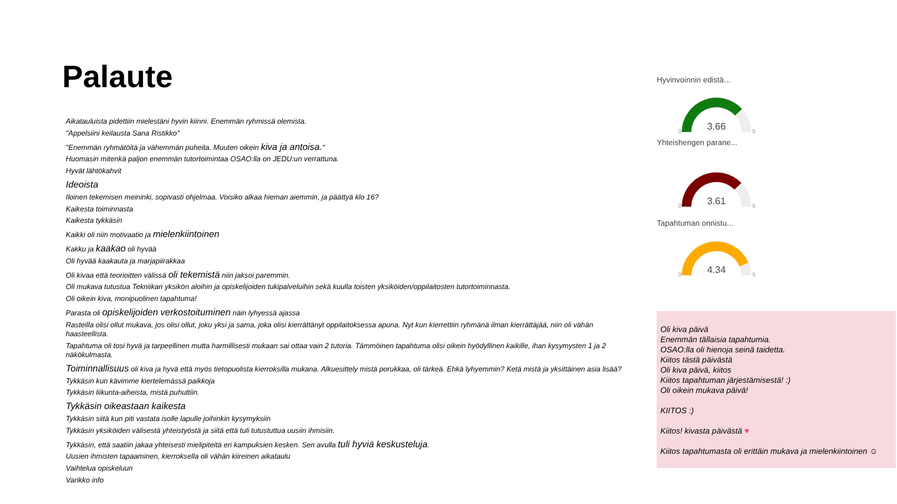Palaute
Aikatauluista pidettiin mielestäni hyvin kiinni. Enemmän ryhmissä olemista.
"Appelsiini keilausta Sana Ristikko"
"Enemmän ryhmätöitä ja vähemmän puheita. Muuten oikein kiva ja antoisa."
Huomasin mitenkä paljon enemmän tutortoimintaa OSAO:lla on JEDU:un verrattuna.
Hyvät lähtökahvit
Ideoista
Iloinen tekemisen meininki, sopivasti ohjelmaa. Voisiko alkaa hieman aiemmin, ja päättyä klo 16?
Kaikesta toiminnasta
Kaikesta tykkäsin
Kaikki oli niin motivaatio ja mielenkiintoinen
Kakku ja kaakao oli hyvää
Oli hyvää kaakauta ja marjapiirakkaa
Oli kivaa että teorioitten välissä oli tekemistä niin jaksoi paremmin.
Oli mukava tutustua Tekniikan yksikön aloihin ja opiskelijoiden tukipalveluihin sekä kuulla toisten yksiköiden/oppilaitosten tutortoiminnasta.
Oli oikein kiva, monipuolinen tapahtuma!
Parasta oli opiskelijoiden verkostoituminen näin lyhyessä ajassa
Rasteilla olisi ollut mukava, jos olisi ollut, joku yksi ja sama, joka olisi kierrättänyt oppilaitoksessa apuna. Nyt kun kierrettiin ryhmänä ilman kierrättäjää, niin oli vähän haasteellista.
Tapahtuma oli tosi hyvä ja tarpeellinen mutta harmillisesti mukaan sai ottaa vain 2 tutoria. Tämmöinen tapahtuma olisi oikein hyödyllinen kaikille, ihan kysymysten 1 ja 2 näkökulmasta.
Toiminnallisuus oli kiva ja hyvä että myös tietopuolista kierroksilla mukana. Alkuesittely mistä porukkaa, oli tärkeä. Ehkä lyhyemmin? Ketä mistä ja yksittäinen asia lisää?
Tykkäsin kun kävimme kiertelemässä paikkoja
Tykkäsin liikunta-aiheista, mistä puhuttiin.
Tykkäsin oikeastaan kaikesta
Tykkäsin siitä kun piti vastata isolle lapulle joihinkin kysymyksiin
Tykkäsin yksiköiden välisestä yhteistyöstä ja siitä että tuli tutustuttua uusiin ihmisiin.
Tykkäsin, että saatiin jakaa yhteisesti mielipiteitä eri kampuksien kesken. Sen avulla tuli hyviä keskusteluja.
Uusien ihmisten tapaaminen, kierroksella oli vähän kiireinen aikataulu
Vaihtelua opiskeluun
Varikko info
Hyvinvoinnin edistä...
3.66
0
5
Yhteishengen parane...
3.61
0
5
Tapahtuman onnistu...
4.34
0
5
Oli kiva päivä
Enemmän tällaisia tapahtumia.
OSAO:lla oli hienoja seinä taidetta.
Kiitos tästä päivästä
Oli kiva päivä, kiitos
Kiitos tapahtuman järjestämisestä! :)
Oli oikein mukava päivä!
KIITOS :)
Kiitos! kivasta päivästä ♥
Kiitos tapahtumasta oli erittäin mukava ja mielenkiintoinen ☺